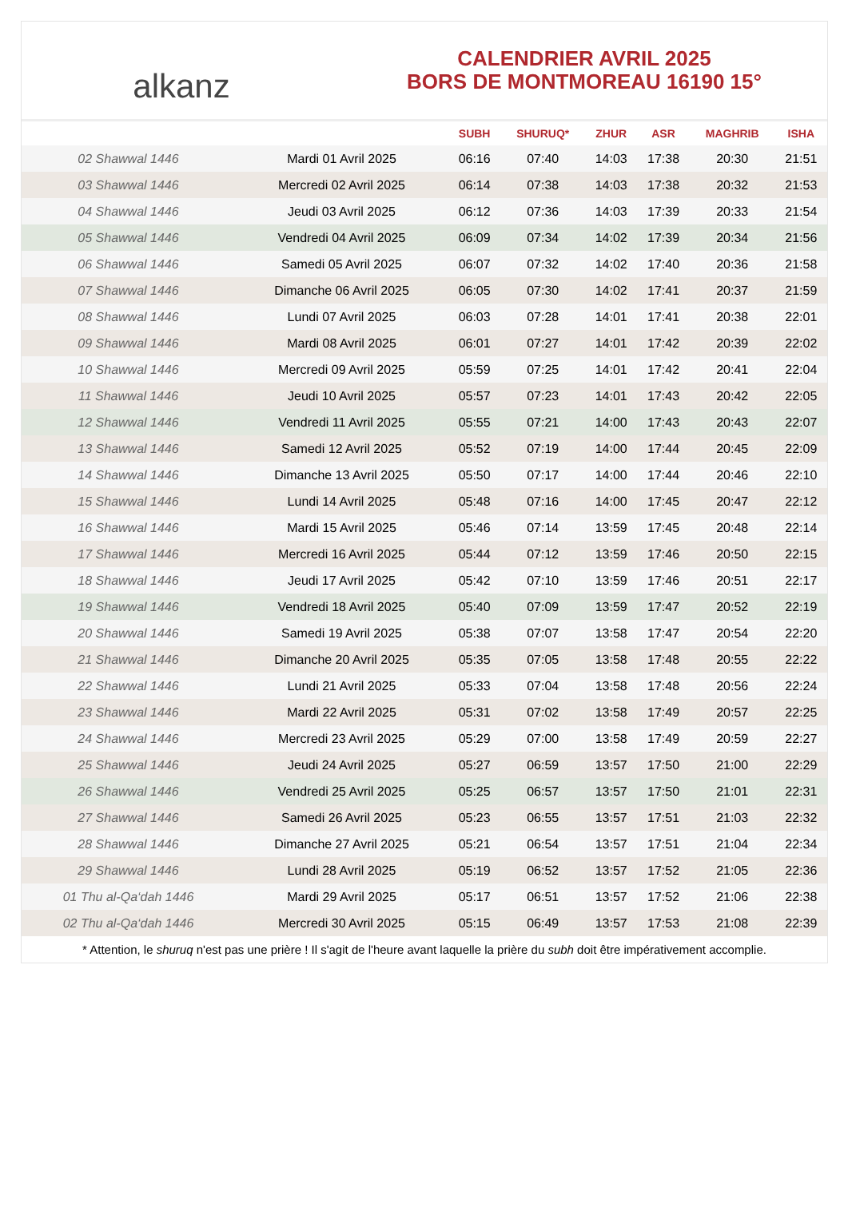alkanz
CALENDRIER AVRIL 2025
BORS DE MONTMOREAU 16190 15°
| | | SUBH | SHURUQ* | ZHUR | ASR | MAGHRIB | ISHA |
| --- | --- | --- | --- | --- | --- | --- | --- |
| 02 Shawwal 1446 | Mardi 01 Avril 2025 | 06:16 | 07:40 | 14:03 | 17:38 | 20:30 | 21:51 |
| 03 Shawwal 1446 | Mercredi 02 Avril 2025 | 06:14 | 07:38 | 14:03 | 17:38 | 20:32 | 21:53 |
| 04 Shawwal 1446 | Jeudi 03 Avril 2025 | 06:12 | 07:36 | 14:03 | 17:39 | 20:33 | 21:54 |
| 05 Shawwal 1446 | Vendredi 04 Avril 2025 | 06:09 | 07:34 | 14:02 | 17:39 | 20:34 | 21:56 |
| 06 Shawwal 1446 | Samedi 05 Avril 2025 | 06:07 | 07:32 | 14:02 | 17:40 | 20:36 | 21:58 |
| 07 Shawwal 1446 | Dimanche 06 Avril 2025 | 06:05 | 07:30 | 14:02 | 17:41 | 20:37 | 21:59 |
| 08 Shawwal 1446 | Lundi 07 Avril 2025 | 06:03 | 07:28 | 14:01 | 17:41 | 20:38 | 22:01 |
| 09 Shawwal 1446 | Mardi 08 Avril 2025 | 06:01 | 07:27 | 14:01 | 17:42 | 20:39 | 22:02 |
| 10 Shawwal 1446 | Mercredi 09 Avril 2025 | 05:59 | 07:25 | 14:01 | 17:42 | 20:41 | 22:04 |
| 11 Shawwal 1446 | Jeudi 10 Avril 2025 | 05:57 | 07:23 | 14:01 | 17:43 | 20:42 | 22:05 |
| 12 Shawwal 1446 | Vendredi 11 Avril 2025 | 05:55 | 07:21 | 14:00 | 17:43 | 20:43 | 22:07 |
| 13 Shawwal 1446 | Samedi 12 Avril 2025 | 05:52 | 07:19 | 14:00 | 17:44 | 20:45 | 22:09 |
| 14 Shawwal 1446 | Dimanche 13 Avril 2025 | 05:50 | 07:17 | 14:00 | 17:44 | 20:46 | 22:10 |
| 15 Shawwal 1446 | Lundi 14 Avril 2025 | 05:48 | 07:16 | 14:00 | 17:45 | 20:47 | 22:12 |
| 16 Shawwal 1446 | Mardi 15 Avril 2025 | 05:46 | 07:14 | 13:59 | 17:45 | 20:48 | 22:14 |
| 17 Shawwal 1446 | Mercredi 16 Avril 2025 | 05:44 | 07:12 | 13:59 | 17:46 | 20:50 | 22:15 |
| 18 Shawwal 1446 | Jeudi 17 Avril 2025 | 05:42 | 07:10 | 13:59 | 17:46 | 20:51 | 22:17 |
| 19 Shawwal 1446 | Vendredi 18 Avril 2025 | 05:40 | 07:09 | 13:59 | 17:47 | 20:52 | 22:19 |
| 20 Shawwal 1446 | Samedi 19 Avril 2025 | 05:38 | 07:07 | 13:58 | 17:47 | 20:54 | 22:20 |
| 21 Shawwal 1446 | Dimanche 20 Avril 2025 | 05:35 | 07:05 | 13:58 | 17:48 | 20:55 | 22:22 |
| 22 Shawwal 1446 | Lundi 21 Avril 2025 | 05:33 | 07:04 | 13:58 | 17:48 | 20:56 | 22:24 |
| 23 Shawwal 1446 | Mardi 22 Avril 2025 | 05:31 | 07:02 | 13:58 | 17:49 | 20:57 | 22:25 |
| 24 Shawwal 1446 | Mercredi 23 Avril 2025 | 05:29 | 07:00 | 13:58 | 17:49 | 20:59 | 22:27 |
| 25 Shawwal 1446 | Jeudi 24 Avril 2025 | 05:27 | 06:59 | 13:57 | 17:50 | 21:00 | 22:29 |
| 26 Shawwal 1446 | Vendredi 25 Avril 2025 | 05:25 | 06:57 | 13:57 | 17:50 | 21:01 | 22:31 |
| 27 Shawwal 1446 | Samedi 26 Avril 2025 | 05:23 | 06:55 | 13:57 | 17:51 | 21:03 | 22:32 |
| 28 Shawwal 1446 | Dimanche 27 Avril 2025 | 05:21 | 06:54 | 13:57 | 17:51 | 21:04 | 22:34 |
| 29 Shawwal 1446 | Lundi 28 Avril 2025 | 05:19 | 06:52 | 13:57 | 17:52 | 21:05 | 22:36 |
| 01 Thu al-Qa‘dah 1446 | Mardi 29 Avril 2025 | 05:17 | 06:51 | 13:57 | 17:52 | 21:06 | 22:38 |
| 02 Thu al-Qa‘dah 1446 | Mercredi 30 Avril 2025 | 05:15 | 06:49 | 13:57 | 17:53 | 21:08 | 22:39 |
* Attention, le shuruq n'est pas une prière ! Il s'agit de l'heure avant laquelle la prière du subh doit être impérativement accomplie.